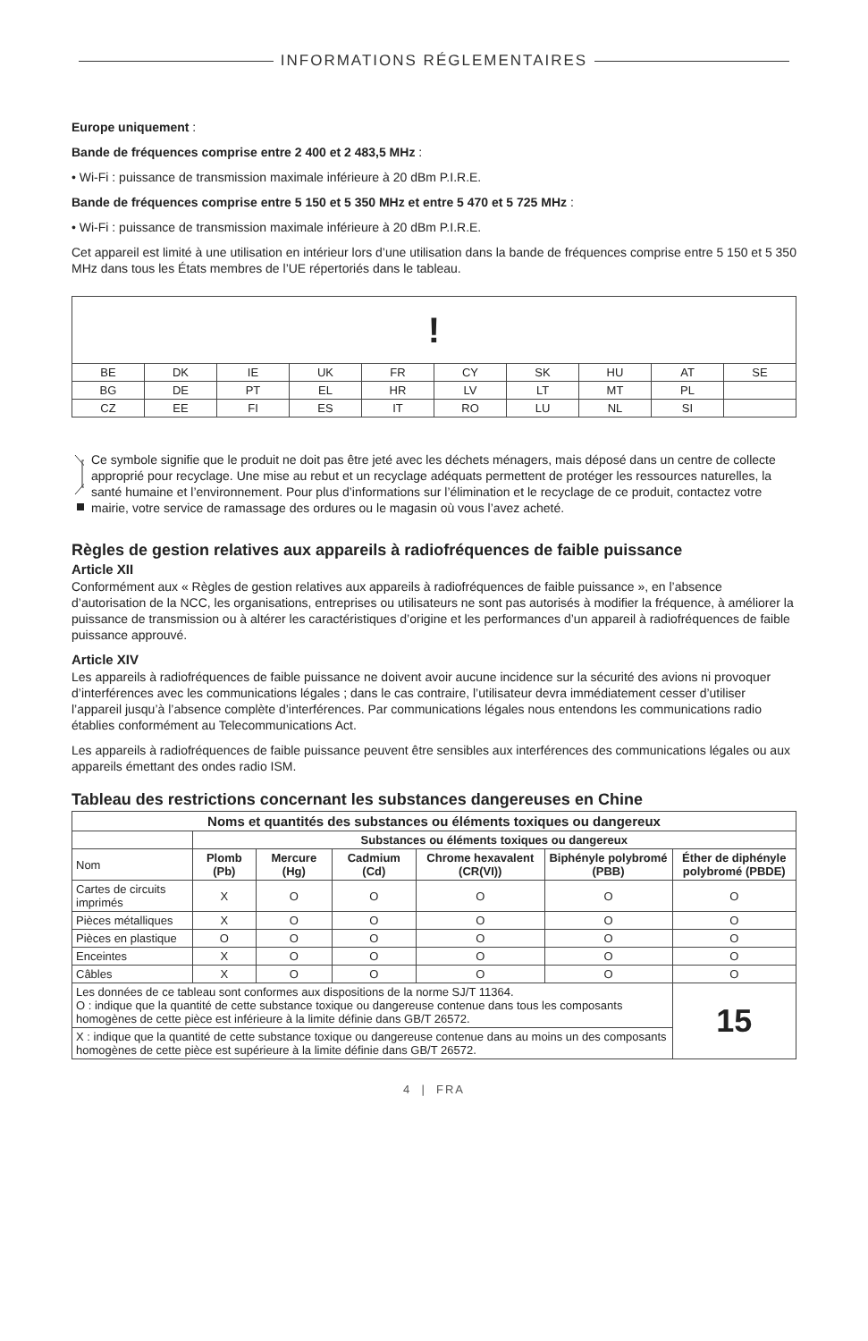INFORMATIONS RÉGLEMENTAIRES
Europe uniquement :
Bande de fréquences comprise entre 2 400 et 2 483,5 MHz :
• Wi-Fi : puissance de transmission maximale inférieure à 20 dBm P.I.R.E.
Bande de fréquences comprise entre 5 150 et 5 350 MHz et entre 5 470 et 5 725 MHz :
• Wi-Fi : puissance de transmission maximale inférieure à 20 dBm P.I.R.E.
Cet appareil est limité à une utilisation en intérieur lors d’une utilisation dans la bande de fréquences comprise entre 5 150 et 5 350 MHz dans tous les États membres de l’UE répertoriés dans le tableau.
| ! | | | | | | | | | |
| BE | DK | IE | UK | FR | CY | SK | HU | AT | SE |
| BG | DE | PT | EL | HR | LV | LT | MT | PL | |
| CZ | EE | FI | ES | IT | RO | LU | NL | SI | |
Ce symbole signifie que le produit ne doit pas être jeté avec les déchets ménagers, mais déposé dans un centre de collecte approprié pour recyclage. Une mise au rebut et un recyclage adéquats permettent de protéger les ressources naturelles, la santé humaine et l’environnement. Pour plus d’informations sur l’élimination et le recyclage de ce produit, contactez votre mairie, votre service de ramassage des ordures ou le magasin où vous l’avez acheté.
Règles de gestion relatives aux appareils à radiofréquences de faible puissance
Article XII
Conformément aux « Règles de gestion relatives aux appareils à radiofréquences de faible puissance », en l’absence d’autorisation de la NCC, les organisations, entreprises ou utilisateurs ne sont pas autorisés à modifier la fréquence, à améliorer la puissance de transmission ou à altérer les caractéristiques d’origine et les performances d’un appareil à radiofréquences de faible puissance approuvé.
Article XIV
Les appareils à radiofréquences de faible puissance ne doivent avoir aucune incidence sur la sécurité des avions ni provoquer d’interférences avec les communications légales ; dans le cas contraire, l’utilisateur devra immédiatement cesser d’utiliser l’appareil jusqu’à l’absence complète d’interférences. Par communications légales nous entendons les communications radio établies conformément au Telecommunications Act.
Les appareils à radiofréquences de faible puissance peuvent être sensibles aux interférences des communications légales ou aux appareils émettant des ondes radio ISM.
Tableau des restrictions concernant les substances dangereuses en Chine
| Noms et quantités des substances ou éléments toxiques ou dangereux | | | | | | |
| --- | --- | --- | --- | --- | --- | --- |
| | Substances ou éléments toxiques ou dangereux | | | | | |
| Nom | Plomb (Pb) | Mercure (Hg) | Cadmium (Cd) | Chrome hexavalent (CR(VI)) | Biphényle polybromé (PBB) | Éther de diphényle polybromé (PBDE) |
| Cartes de circuits imprimés | X | O | O | O | O | O |
| Pièces métalliques | X | O | O | O | O | O |
| Pièces en plastique | O | O | O | O | O | O |
| Enceintes | X | O | O | O | O | O |
| Câbles | X | O | O | O | O | O |
| Les données de ce tableau sont conformes aux dispositions de la norme SJ/T 11364. O : indique que la quantité de cette substance toxique ou dangereuse contenue dans tous les composants homogènes de cette pièce est inférieure à la limite définie dans GB/T 26572. | | | | | | 15 |
| X : indique que la quantité de cette substance toxique ou dangereuse contenue dans au moins un des composants homogènes de cette pièce est supérieure à la limite définie dans GB/T 26572. | | | | | | |
4 | FRA